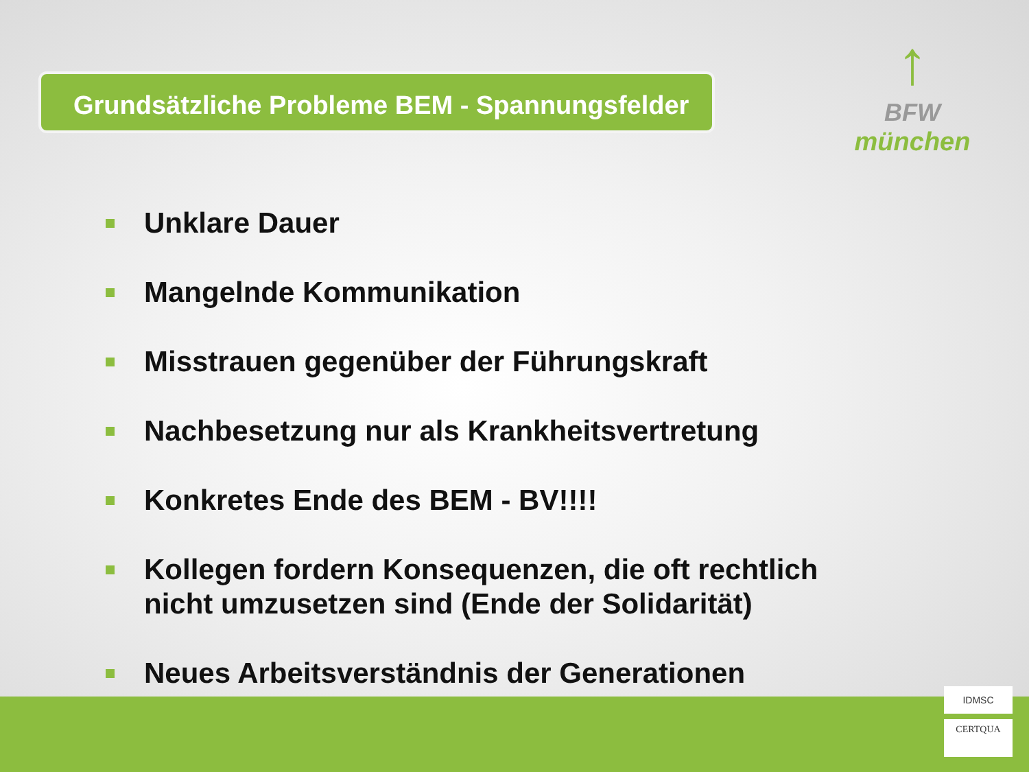Grundsätzliche Probleme BEM - Spannungsfelder
↑
BFW
münchen
Unklare Dauer
Mangelnde Kommunikation
Misstrauen gegenüber der Führungskraft
Nachbesetzung nur als Krankheitsvertretung
Konkretes Ende des BEM - BV!!!!
Kollegen fordern Konsequenzen, die oft rechtlich nicht umzusetzen sind (Ende der Solidarität)
Neues Arbeitsverständnis der Generationen
IDMSC
CERTQUA